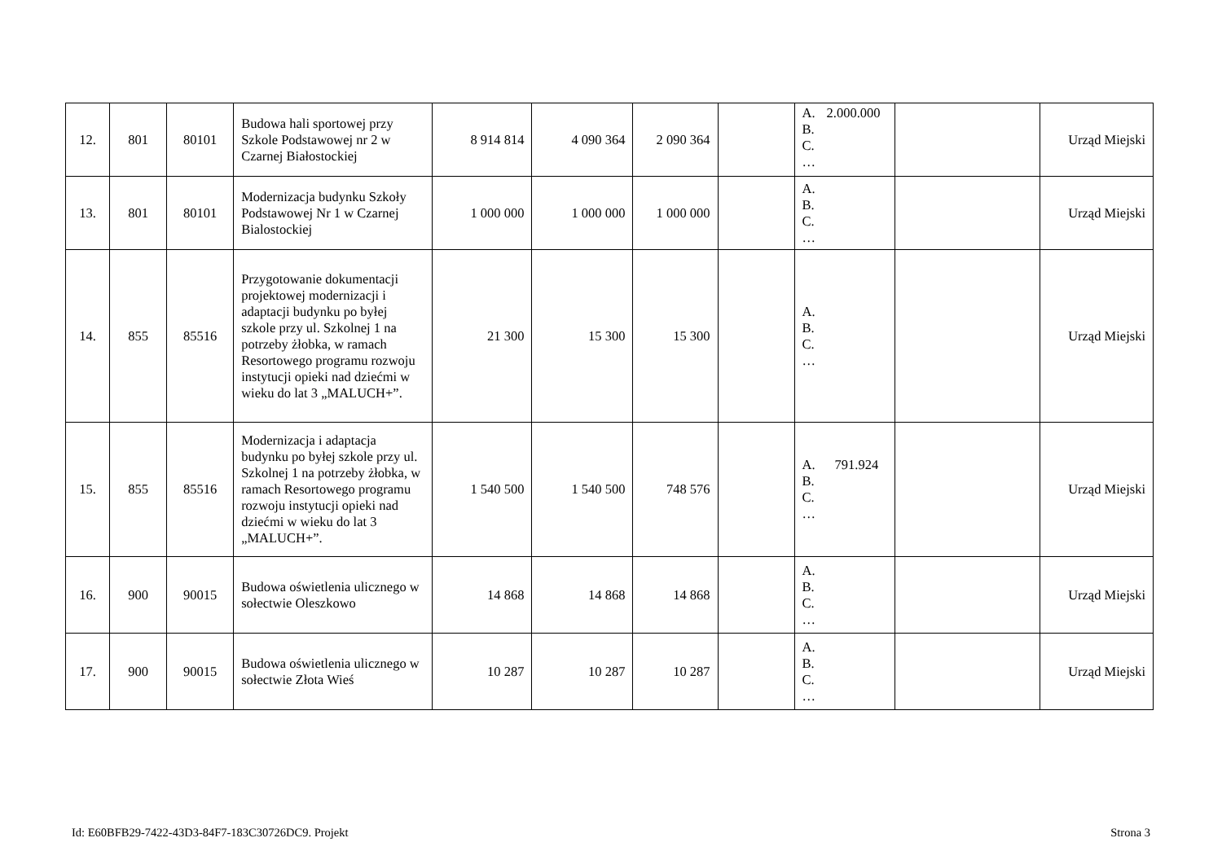| 12. | 801 | 80101 | Budowa hali sportowej przy Szkole Podstawowej nr 2 w Czarnej Białostockiej | 8 914 814 | 4 090 364 | 2 090 364 | | A. 2.000.000 B. C. … | | Urząd Miejski |
| 13. | 801 | 80101 | Modernizacja budynku Szkoły Podstawowej Nr 1 w Czarnej Bialostockiej | 1 000 000 | 1 000 000 | 1 000 000 | | A. B. C. … | | Urząd Miejski |
| 14. | 855 | 85516 | Przygotowanie dokumentacji projektowej modernizacji i adaptacji budynku po byłej szkole przy ul. Szkolnej 1 na potrzeby żłobka, w ramach Resortowego programu rozwoju instytucji opieki nad dziećmi w wieku do lat 3 „MALUCH+”. | 21 300 | 15 300 | 15 300 | | A. B. C. … | | Urząd Miejski |
| 15. | 855 | 85516 | Modernizacja i adaptacja budynku po byłej szkole przy ul. Szkolnej 1 na potrzeby żłobka, w ramach Resortowego programu rozwoju instytucji opieki nad dziećmi w wieku do lat 3 „MALUCH+”. | 1 540 500 | 1 540 500 | 748 576 | | A. 791.924 B. C. … | | Urząd Miejski |
| 16. | 900 | 90015 | Budowa oświetlenia ulicznego w sołectwie Oleszkowo | 14 868 | 14 868 | 14 868 | | A. B. C. … | | Urząd Miejski |
| 17. | 900 | 90015 | Budowa oświetlenia ulicznego w sołectwie Złota Wieś | 10 287 | 10 287 | 10 287 | | A. B. C. … | | Urząd Miejski |
Id: E60BFB29-7422-43D3-84F7-183C30726DC9. Projekt Strona 3